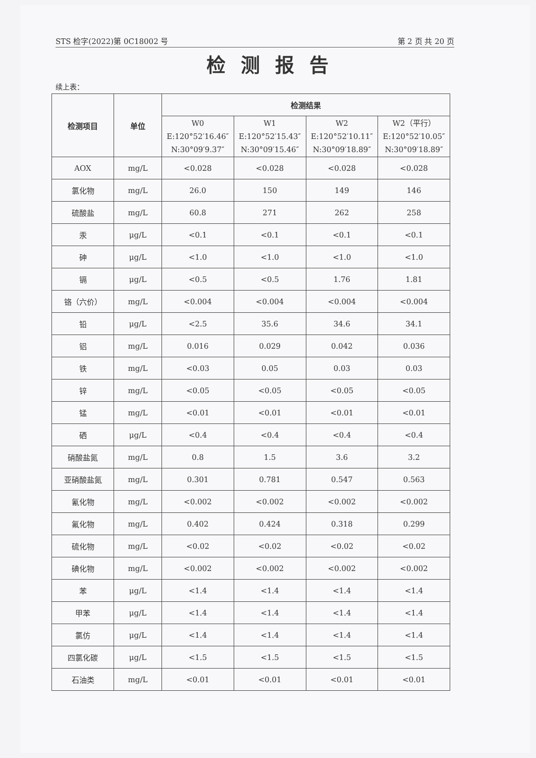STS 检字(2022)第 0C18002 号 第 2 页 共 20 页
检测报告
续上表：
| 检测项目 | 单位 | 检测结果 | | | |
| --- | --- | --- | --- | --- | --- |
| | | W0 E:120°52′16.46″ N:30°09′9.37″ | W1 E:120°52′15.43″ N:30°09′15.46″ | W2 E:120°52′10.11″ N:30°09′18.89″ | W2（平行） E:120°52′10.05″ N:30°09′18.89″ |
| AOX | mg/L | <0.028 | <0.028 | <0.028 | <0.028 |
| 氯化物 | mg/L | 26.0 | 150 | 149 | 146 |
| 硫酸盐 | mg/L | 60.8 | 271 | 262 | 258 |
| 汞 | μg/L | <0.1 | <0.1 | <0.1 | <0.1 |
| 砷 | μg/L | <1.0 | <1.0 | <1.0 | <1.0 |
| 镉 | μg/L | <0.5 | <0.5 | 1.76 | 1.81 |
| 铬（六价） | mg/L | <0.004 | <0.004 | <0.004 | <0.004 |
| 铅 | μg/L | <2.5 | 35.6 | 34.6 | 34.1 |
| 铝 | mg/L | 0.016 | 0.029 | 0.042 | 0.036 |
| 铁 | mg/L | <0.03 | 0.05 | 0.03 | 0.03 |
| 锌 | mg/L | <0.05 | <0.05 | <0.05 | <0.05 |
| 锰 | mg/L | <0.01 | <0.01 | <0.01 | <0.01 |
| 硒 | μg/L | <0.4 | <0.4 | <0.4 | <0.4 |
| 硝酸盐氮 | mg/L | 0.8 | 1.5 | 3.6 | 3.2 |
| 亚硝酸盐氮 | mg/L | 0.301 | 0.781 | 0.547 | 0.563 |
| 氰化物 | mg/L | <0.002 | <0.002 | <0.002 | <0.002 |
| 氟化物 | mg/L | 0.402 | 0.424 | 0.318 | 0.299 |
| 硫化物 | mg/L | <0.02 | <0.02 | <0.02 | <0.02 |
| 碘化物 | mg/L | <0.002 | <0.002 | <0.002 | <0.002 |
| 苯 | μg/L | <1.4 | <1.4 | <1.4 | <1.4 |
| 甲苯 | μg/L | <1.4 | <1.4 | <1.4 | <1.4 |
| 氯仿 | μg/L | <1.4 | <1.4 | <1.4 | <1.4 |
| 四氯化碳 | μg/L | <1.5 | <1.5 | <1.5 | <1.5 |
| 石油类 | mg/L | <0.01 | <0.01 | <0.01 | <0.01 |